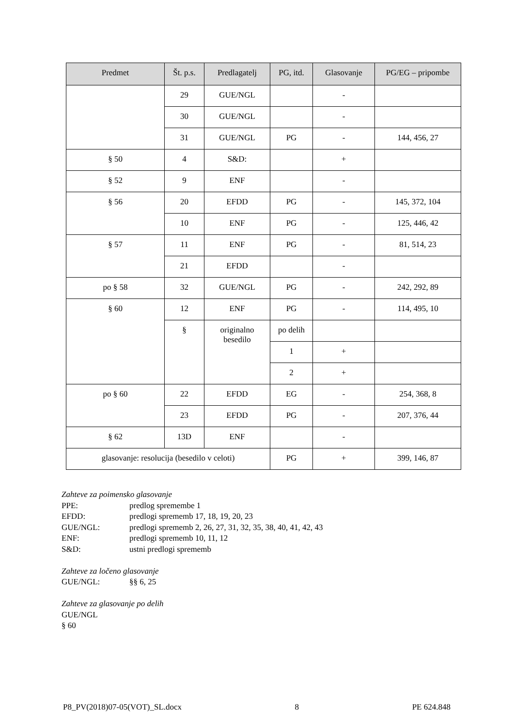| Predmet | Št. p.s. | Predlagatelj | PG, itd. | Glasovanje | PG/EG – pripombe |
| --- | --- | --- | --- | --- | --- |
| | 29 | GUE/NGL | | - | |
| | 30 | GUE/NGL | | - | |
| | 31 | GUE/NGL | PG | - | 144, 456, 27 |
| § 50 | 4 | S&D: | | + | |
| § 52 | 9 | ENF | | - | |
| § 56 | 20 | EFDD | PG | - | 145, 372, 104 |
| | 10 | ENF | PG | - | 125, 446, 42 |
| § 57 | 11 | ENF | PG | - | 81, 514, 23 |
| | 21 | EFDD | | - | |
| po § 58 | 32 | GUE/NGL | PG | - | 242, 292, 89 |
| § 60 | 12 | ENF | PG | - | 114, 495, 10 |
| | § | originalno besedilo | po delih | | |
| | | | 1 | + | |
| | | | 2 | + | |
| po § 60 | 22 | EFDD | EG | - | 254, 368, 8 |
| | 23 | EFDD | PG | - | 207, 376, 44 |
| § 62 | 13D | ENF | | - | |
| glasovanje: resolucija (besedilo v celoti) | | | PG | + | 399, 146, 87 |
Zahteve za poimensko glasovanje
PPE: predlog spremembe 1
EFDD: predlogi sprememb 17, 18, 19, 20, 23
GUE/NGL: predlogi sprememb 2, 26, 27, 31, 32, 35, 38, 40, 41, 42, 43
ENF: predlogi sprememb 10, 11, 12
S&D: ustni predlogi sprememb
Zahteve za ločeno glasovanje
GUE/NGL: §§ 6, 25
Zahteve za glasovanje po delih
GUE/NGL
§ 60
P8_PV(2018)07-05(VOT)_SL.docx 8 PE 624.848